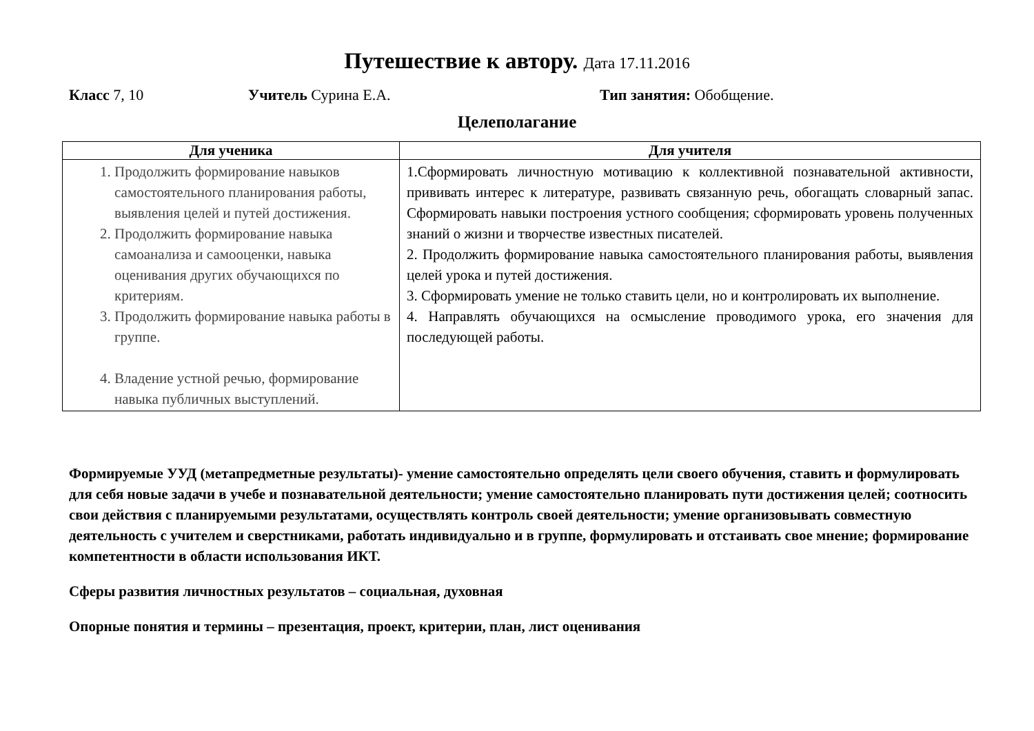Путешествие к автору. Дата 17.11.2016
Класс 7, 10 Учитель Сурина Е.А. Тип занятия: Обобщение.
Целеполагание
| Для ученика | Для учителя |
| --- | --- |
| 1. Продолжить формирование навыков самостоятельного планирования работы, выявления целей и путей достижения. 2. Продолжить формирование навыка самоанализа и самооценки, навыка оценивания других обучающихся по критериям. 3. Продолжить формирование навыка работы в группе. 4. Владение устной речью, формирование навыка публичных выступлений. | 1.Сформировать личностную мотивацию к коллективной познавательной активности, прививать интерес к литературе, развивать связанную речь, обогащать словарный запас. Сформировать навыки построения устного сообщения; сформировать уровень полученных знаний о жизни и творчестве известных писателей. 2. Продолжить формирование навыка самостоятельного планирования работы, выявления целей урока и путей достижения. 3. Сформировать умение не только ставить цели, но и контролировать их выполнение. 4. Направлять обучающихся на осмысление проводимого урока, его значения для последующей работы. |
Формируемые УУД (метапредметные результаты)- умение самостоятельно определять цели своего обучения, ставить и формулировать для себя новые задачи в учебе и познавательной деятельности; умение самостоятельно планировать пути достижения целей; соотносить свои действия с планируемыми результатами, осуществлять контроль своей деятельности; умение организовывать совместную деятельность с учителем и сверстниками, работать индивидуально и в группе, формулировать и отстаивать свое мнение; формирование компетентности в области использования ИКТ.
Сферы развития личностных результатов – социальная, духовная
Опорные понятия и термины – презентация, проект, критерии, план, лист оценивания